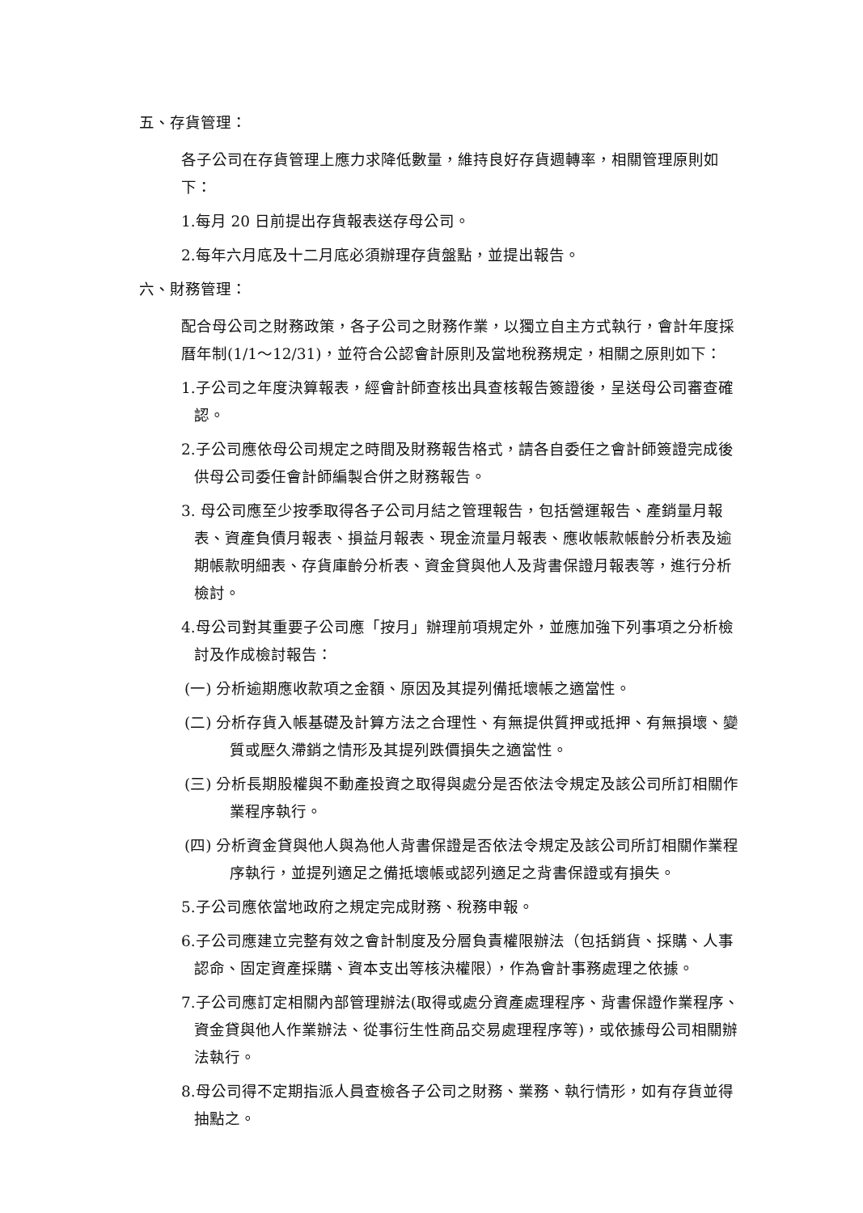五、存貨管理：
各子公司在存貨管理上應力求降低數量，維持良好存貨週轉率，相關管理原則如下：
1.每月 20 日前提出存貨報表送存母公司。
2.每年六月底及十二月底必須辦理存貨盤點，並提出報告。
六、財務管理：
配合母公司之財務政策，各子公司之財務作業，以獨立自主方式執行，會計年度採曆年制(1/1～12/31)，並符合公認會計原則及當地稅務規定，相關之原則如下：
1.子公司之年度決算報表，經會計師查核出具查核報告簽證後，呈送母公司審查確認。
2.子公司應依母公司規定之時間及財務報告格式，請各自委任之會計師簽證完成後供母公司委任會計師編製合併之財務報告。
3. 母公司應至少按季取得各子公司月結之管理報告，包括營運報告、產銷量月報表、資產負債月報表、損益月報表、現金流量月報表、應收帳款帳齡分析表及逾期帳款明細表、存貨庫齡分析表、資金貸與他人及背書保證月報表等，進行分析檢討。
4.母公司對其重要子公司應「按月」辦理前項規定外，並應加強下列事項之分析檢討及作成檢討報告：
(一) 分析逾期應收款項之金額、原因及其提列備抵壞帳之適當性。
(二) 分析存貨入帳基礎及計算方法之合理性、有無提供質押或抵押、有無損壞、變質或壓久滯銷之情形及其提列跌價損失之適當性。
(三) 分析長期股權與不動產投資之取得與處分是否依法令規定及該公司所訂相關作業程序執行。
(四) 分析資金貸與他人與為他人背書保證是否依法令規定及該公司所訂相關作業程序執行，並提列適足之備抵壞帳或認列適足之背書保證或有損失。
5.子公司應依當地政府之規定完成財務、稅務申報。
6.子公司應建立完整有效之會計制度及分層負責權限辦法（包括銷貨、採購、人事認命、固定資產採購、資本支出等核決權限），作為會計事務處理之依據。
7.子公司應訂定相關內部管理辦法(取得或處分資產處理程序、背書保證作業程序、資金貸與他人作業辦法、從事衍生性商品交易處理程序等)，或依據母公司相關辦法執行。
8.母公司得不定期指派人員查檢各子公司之財務、業務、執行情形，如有存貨並得抽點之。